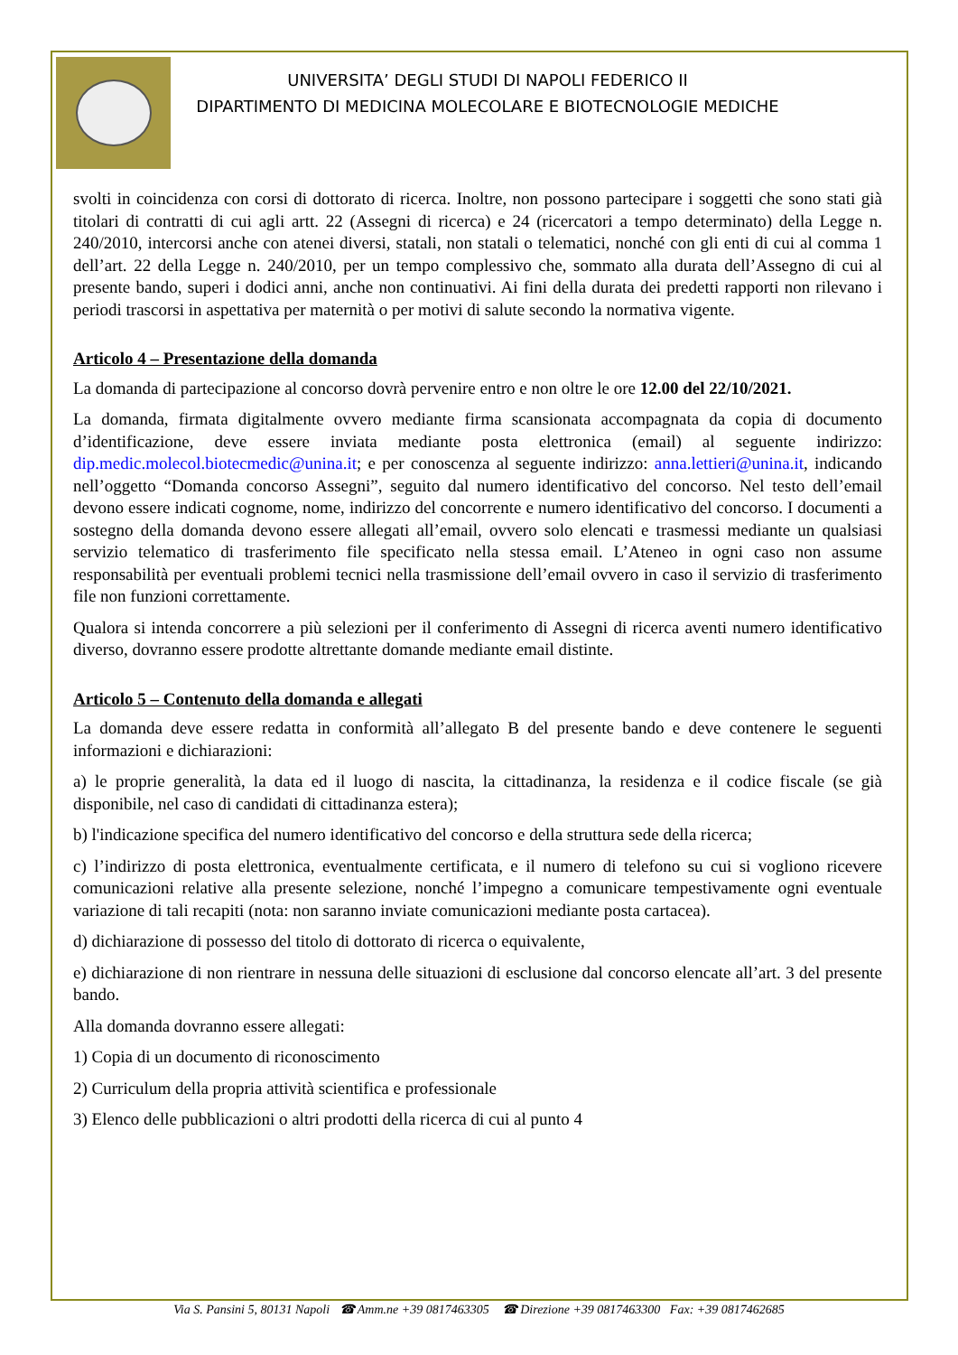UNIVERSITA’ DEGLI STUDI DI NAPOLI FEDERICO II
DIPARTIMENTO DI MEDICINA MOLECOLARE E BIOTECNOLOGIE MEDICHE
svolti in coincidenza con corsi di dottorato di ricerca. Inoltre, non possono partecipare i soggetti che sono stati già titolari di contratti di cui agli artt. 22 (Assegni di ricerca) e 24 (ricercatori a tempo determinato) della Legge n. 240/2010, intercorsi anche con atenei diversi, statali, non statali o telematici, nonché con gli enti di cui al comma 1 dell’art. 22 della Legge n. 240/2010, per un tempo complessivo che, sommato alla durata dell’Assegno di cui al presente bando, superi i dodici anni, anche non continuativi. Ai fini della durata dei predetti rapporti non rilevano i periodi trascorsi in aspettativa per maternità o per motivi di salute secondo la normativa vigente.
Articolo 4 – Presentazione della domanda
La domanda di partecipazione al concorso dovrà pervenire entro e non oltre le ore 12.00 del 22/10/2021.
La domanda, firmata digitalmente ovvero mediante firma scansionata accompagnata da copia di documento d’identificazione, deve essere inviata mediante posta elettronica (email) al seguente indirizzo: dip.medic.molecol.biotecmedic@unina.it; e per conoscenza al seguente indirizzo: anna.lettieri@unina.it, indicando nell’oggetto “Domanda concorso Assegni”, seguito dal numero identificativo del concorso. Nel testo dell’email devono essere indicati cognome, nome, indirizzo del concorrente e numero identificativo del concorso. I documenti a sostegno della domanda devono essere allegati all’email, ovvero solo elencati e trasmessi mediante un qualsiasi servizio telematico di trasferimento file specificato nella stessa email. L’Ateneo in ogni caso non assume responsabilità per eventuali problemi tecnici nella trasmissione dell’email ovvero in caso il servizio di trasferimento file non funzioni correttamente.
Qualora si intenda concorrere a più selezioni per il conferimento di Assegni di ricerca aventi numero identificativo diverso, dovranno essere prodotte altrettante domande mediante email distinte.
Articolo 5 – Contenuto della domanda e allegati
La domanda deve essere redatta in conformità all’allegato B del presente bando e deve contenere le seguenti informazioni e dichiarazioni:
a) le proprie generalità, la data ed il luogo di nascita, la cittadinanza, la residenza e il codice fiscale (se già disponibile, nel caso di candidati di cittadinanza estera);
b) l'indicazione specifica del numero identificativo del concorso e della struttura sede della ricerca;
c) l’indirizzo di posta elettronica, eventualmente certificata, e il numero di telefono su cui si vogliono ricevere comunicazioni relative alla presente selezione, nonché l’impegno a comunicare tempestivamente ogni eventuale variazione di tali recapiti (nota: non saranno inviate comunicazioni mediante posta cartacea).
d) dichiarazione di possesso del titolo di dottorato di ricerca o equivalente,
e) dichiarazione di non rientrare in nessuna delle situazioni di esclusione dal concorso elencate all’art. 3 del presente bando.
Alla domanda dovranno essere allegati:
1) Copia di un documento di riconoscimento
2) Curriculum della propria attività scientifica e professionale
3) Elenco delle pubblicazioni o altri prodotti della ricerca di cui al punto 4
Via S. Pansini 5, 80131 Napoli ☎ Amm.ne +39 0817463305 ☎ Direzione +39 0817463300 Fax: +39 0817462685